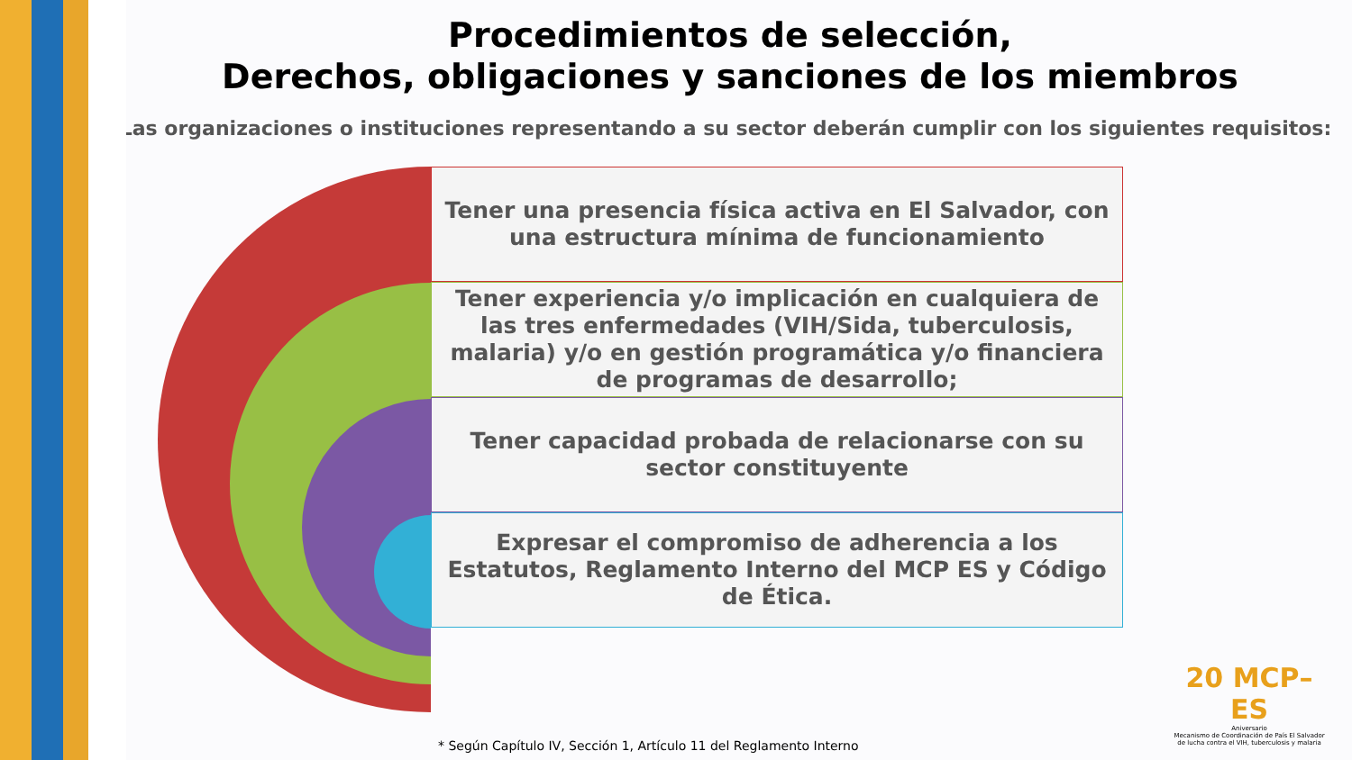Procedimientos de selección,
Derechos, obligaciones y sanciones de los miembros
Las organizaciones o instituciones representando a su sector deberán cumplir con los siguientes requisitos:
Tener una presencia física activa en El Salvador, con una estructura mínima de funcionamiento
Tener experiencia y/o implicación en cualquiera de las tres enfermedades (VIH/Sida, tuberculosis, malaria) y/o en gestión programática y/o financiera de programas de desarrollo;
Tener capacidad probada de relacionarse con su sector constituyente
Expresar el compromiso de adherencia a los Estatutos, Reglamento Interno del MCP ES y Código de Ética.
* Según Capítulo IV, Sección 1, Artículo 11 del Reglamento Interno
20 MCP–ES
Aniversario
Mecanismo de Coordinación de País El Salvador de lucha contra el VIH, tuberculosis y malaria